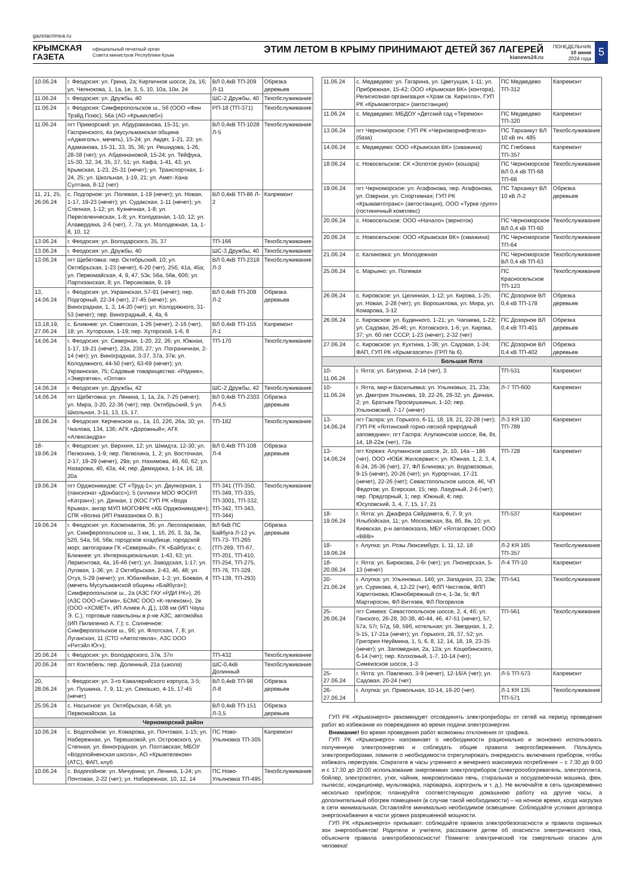gazetacrimea.ru
КРЫМСКАЯ ГАЗЕТА
официальный печатный орган Совета министров Республики Крым
ЭТИМ ЛЕТОМ В КРЫМУ ПРИНИМАЮТ ДЕТЕЙ 367 ЛАГЕРЕЙ
kianews24.ru
ПОНЕДЕЛЬНИК
10 июня
2024 года
5
| 10.06.24 | г. Феодосия: ул. Грина, 2а; Кирпичное шоссе, 2а, 16; ул. Челнокова, 1, 1а, 1е, 3, 5, 10, 10а, 10и, 24 | ВЛ 0,4кВ ТП-209 Л-11 | Обрезка деревьев |
| 11.06.24 | г. Феодосия: ул. Дружбы, 40 | ШС-2 Дружбы, 40 | Техобслуживание |
| 11.06.24 | г. Феодосия: Симферопольское ш., 56 (ООО «Фин Трэйд Плюс), 56а (АО «Крымхлеб») | РП-18 (ТП-371) | Техобслуживание |
| 11.06.24 | пгт Приморский: ул. Абдураманова, 15-31; ул. Гаспринского, 4а (мусульманская община «Аджиголь», мечеть), 15-24; ул. Авдет, 1-21, 23; ул. Адаманова, 15-31, 33, 35, 36; ул. Решидова, 1-26, 28-38 (чет); ул. Абденнановой, 15-24; ул. Тейфука, 15-30, 32, 34, 35, 37, 51; ул. Кафа, 1-41, 43; ул. Крымская, 1-23, 25-31 (нечет); ул. Транспортная, 1-24, 25; ул. Школьная, 1-19, 21; ул. Амет-Хана Султана, 8-12 (чет) | ВЛ 0,4кВ ТП-1028 Л-5 | Техобслуживание |
| 11, 21, 25, 26.06.24 | с. Подгорное: ул. Полевая, 1-19 (нечет); ул. Новая, 1-17, 19-23 (нечет); ул. Судакская, 1-11 (нечет); ул. Степная, 1-12; ул. Кузнечная, 1-8; ул. Переселенческая, 1-8; ул. Колодезная, 1-10, 12; ул. Алавердяна, 2-6 (чет), 7, 7а; ул. Молодежная, 1а, 1-8, 10, 12 | ВЛ 0,4кВ ТП-86 Л- 2 | Капремонт |
| 13.06.24 | г. Феодосия: ул. Володарского, 35, 37 | ТП-166 | Техобслуживание |
| 13.06.24 | г. Феодосия: ул. Дружбы, 40 | ШС-3 Дружбы, 40 | Техобслуживание |
| 13.06.24 | пгт Щебетовка: пер. Октябрьский, 10; ул. Октябрьская, 1-23 (нечет), 6-20 (чет), 25б, 41а, 45а; ул. Первомайская, 4, 9, 47, 53к, 56а, 56в, 60б; ул. Партизанская, 8; ул. Персиковая, 9, 19 | ВЛ 0,4кВ ТП-2318 Л-3 | Техобслуживание |
| 13, 14.06.24 | г. Феодосия: ул. Украинская, 57-91 (нечет); пер. Подгорный, 22-34 (чет), 27-45 (нечет); ул. Виноградная, 1, 3, 14-20 (чет); ул. Колодяжного, 31-53 (нечет); пер. Виноградный, 4, 4а, 6 | ВЛ 0,4кВ ТП-208 Л-2 | Обрезка деревьев |
| 13,18,19, 27.06.24 | с. Ближнее: ул. Советская, 1-26 (нечет), 2-16 (чет), 18; ул. Хуторская, 1-19; пер. Хуторской, 1-6, 8 | ВЛ 0,4кВ ТП-155 Л-1 | Капремонт |
| 14.06.24 | г. Феодосия: ул. Северная, 1-20, 22, 26; ул. Южная, 1-17, 19-21 (нечет), 23а, 23б, 27; ул. Пограничная, 2-14 (чет); ул. Виноградная, 3-37, 37а, 37в; ул. Колодяжного, 44-50 (чет), 63-69 (нечет); ул. Украинская, 75; Садовые товарищества: «Родник», «Энергетик», «Оптик» | ТП-170 | Техобслуживание |
| 14.06.24 | г. Феодосия: ул. Дружбы, 42 | ШС-2 Дружбы, 42 | Техобслуживание |
| 14.06.24 | пгт Щебетовка: ул. Ленина, 1, 1а, 2а, 7-25 (нечет); ул. Мира, 3-20, 22-36 (чет); пер. Октябрьский, 5 ул. Школьная, 3-11, 13, 15, 17; | ВЛ 0,4кВ ТП-2303 Л-4,5 | Обрезка деревьев |
| 18.06.24 | г. Феодосия: Керченское ш., 1а, 10, 22б, 26а, 30; ул. Чкалова, 134, 136; АГК «Дорожный»; АГК «Александра» | ТП-182 | Техобслуживание |
| 18-19.06.24 | г. Феодосия: ул. Верхняя, 12; ул. Шмидта, 12-30; ул. Пелюхина, 1-9; пер. Пелюхина, 1, 2; ул. Восточная, 2-17, 19-29 (нечет), 29а; ул. Нахимова, 49, 60, 62; ул. Назарова, 40, 43а, 44; пер. Демидюка, 1-14, 16, 18, 20а | ВЛ 0,4кВ ТП-108 Л-4 | Обрезка деревьев |
| 19.06.24 | пгт Орджоникидзе: СТ «Труд-1»; ул. Двуякорная, 1 (пансионат «Донбасс»), 5 (эллинги МОО ФОСРЛ «Катран»); ул. Дачная, 1 (КОС ГУП РК «Вода Крыма», ангар МУП МОГОФРК «КБ Орджоникидзе»); СПК «Волна (ИП Рамазанова О. В.) | ТП-341 (ТП-350, ТП-349, ТП-335, ТП-3001, ТП-332, ТП-342, ТП-343, ТП-344) | Техобслуживание |
| 19.06.24 | г. Феодосия: ул. Космонавтов, 36; ул. Лесопарковая, ул. Симферопольское ш., 3 км, 1, 1б, 2б, 3, 3а, 3в, 52б, 54а, 56, 56в; городское кладбище, городской морг, автогаражи ГК «Северный», ГК «Байбуга»; с. Ближнее: ул. Интернациональная, 1-43, 63; ул. Лермонтова, 4а, 16-46 (чет); ул. Заводская, 1-17; ул. Луговая, 1-36; ул. 2 Октябрьская, 2-43, 46, 48; ул. Отуз, 5-29 (нечет); ул. Юбилейная, 1-3; ул. Боевая, 4 (мечеть Мусульманской общины «Байбуга»); Симферопольское ш., 2а (АЗС ГАУ «РДИ РК»), 2б (АЗС ООО «Сигма», БСМС ООО «К-телеком»), 2в (ООО «ХСМЕТ», ИП Алиев А. Д.), 108 км (ИП Чауш Э. С.), торговые павильоны в р-не АЗС, автомойка (ИП Пилипенко А. Г.); с. Солнечное: Симферопольское ш., 9б; ул. Флотская, 7, 8; ул. Луганская, 11 (СТО «Автостекла», АЗС ООО «Ритэйл Юг»); | ВЛ 6кВ ПС Байбуга Л-13 уч. ТП-73- ТП-265 (ТП-269, ТП-67, ТП-201, ТП-410, ТП-254, ТП-275, ТП-76, ТП-329, ТП-139, ТП-293) | Обрезка деревьев |
| 20.06.24 | г. Феодосия: ул. Володарского, 37в, 37п | ТП-432 | Техобслуживание |
| 20.06.24 | пгт Коктебель: пер. Долинный, 21а (школа) | ШС-0,4кВ Долинный | Техобслуживание |
| 20, 28.06.24 | г. Феодосия: ул. 3-го Кавалерийского корпуса, 3-5; ул. Пушкина, 7, 9, 11; ул. Семашко, 4-15, 17-45 (нечет) | ВЛ 0,4кВ ТП-98 Л-8 | Обрезка деревьев |
| 25.06.24 | с. Насыпное: ул. Октябрьская, 4-58; ул. Первомайская, 1а | ВЛ 0,4кВ ТП-151 Л-3,5 | Обрезка деревьев |
| Черноморский район | | | |
| 10.06.24 | с. Водопойное: ул. Комарова, ул. Почтовая, 1-15; ул. Набережная, ул. Терешковой, ул. Островского, ул. Степная, ул. Виноградная, ул. Полтавская; МБОУ «Водопойненская школа», АО «Крымтелеком» (АТС), ФАП, клуб | ПС Ново-Ульяновка ТП-305 | Капремонт |
| 10.06.24 | с. Водопойное: ул. Мичурина; ул. Ленина, 1-24; ул. Почтовая, 2-22 (чет); ул. Набережная, 10, 12, 14 | ПС Ново-Ульяновка ТП-495 | Техобслуживание |
| 11.06.24 | с. Медведево: ул. Гагарина, ул. Цветущая, 1-11; ул. Прибрежная, 15-42; ООО «Крымская ВК» (контора), Религиозная организация «Храм св. Кирилла», ГУП РК «Крымавтотрас» (автостанция) | ПС Медведево ТП-312 | Капремонт |
| 11.06.24 | с. Медведево: МБДОУ «Детский сад «Теремок» | ПС Медведево ТП-320 | Капремонт |
| 13.06.24 | пгт Черноморское: ГУП РК «Черноморнефтегаз» (база) | ПС Тарханкут ВЛ 10 кВ яч. 485 | Техобслуживание |
| 14.06.24 | с. Медведево: ООО «Крымская ВК» (скважина) | ПС Глебовка ТП-357 | Капремонт |
| 18.06.24 | с. Новосельское: СК «Золотое руно» (кошара) | ПС Черноморское ВЛ 0,4 кВ ТП-68 ТП-68 | Техобслуживание |
| 19.06.24 | пгт Черноморское: ул. Агафонова, пер. Агафонова, ул. Озерная, ул. Спортивная; ГУП РК «Крымавтотранс» (автостанция), ООО «Турке групп» (гостиничный комплекс) | ПС Тарханкут ВЛ 10 кВ Л-2 | Обрезка деревьев |
| 20.06.24 | с. Новосельское: ООО «Начало» (зерноток) | ПС Черноморское ВЛ 0,4 кВ ТП-60 | Техобслуживание |
| 20.06.24 | с. Новосельское: ООО «Крымская ВК» (скважина) | ПС Черноморское ТП-64 | Техобслуживание |
| 21.06.24 | с. Калиновка: ул. Молодежная | ПС Черноморское ВЛ 0,4 кВ ТП-63 | Техобслуживание |
| 25.06.24 | с. Марьино: ул. Полевая | ПС Красносельское ТП-123 | Техобслуживание |
| 26.06.24 | с. Кировское: ул. Целинная, 1-12; ул. Кирова, 1-25; ул. Новая, 2-28 (чет); ул. Ворошилова, ул. Мира, ул. Комарова, 3-12 | ПС Дозорное ВЛ 0,4 кВ ТП-178 | Обрезка деревьев |
| 26.06.24 | с. Кировское: ул. Буденного, 1-21; ул. Чапаева, 1-22; ул. Садовая, 26-46; ул. Котовского, 1-6; ул. Кирова, 37; ул. 60 лет СССР, 1-23 (нечет), 2-32 (чет) | ПС Дозорное ВЛ 0,4 кВ ТП-401 | Обрезка деревьев |
| 27.06.24 | с. Кировское: ул. Кухтина, 1-36; ул. Садовая, 1-24; ФАП, ГУП РК «Крымгазсети» (ГРП № 6). | ПС Дозорное ВЛ 0,4 кВ ТП-402 | Обрезка деревьев |
| Большая Ялта | | | |
| 10-11.06.24 | г. Ялта: ул. Батурина, 2-14 (чет), 3 | ТП-531 | Капремонт |
| 10-11.06.24 | г. Ялта, мкр-н Васильевка: ул. Ульяновых, 21, 23а; ул. Дмитрия Ульянова, 19, 22-26, 28-32; ул. Дачная, 2; ул. Братьев Просмушкиных, 1-10; пер. Ульяновский, 7-17 (нечет) | Л-7 ТП-600 | Капремонт |
| 13-14.06.24 | пгт Гаспра: ул. Горького, 6-11, 18, 19, 21, 22-28 (чет); ГУП РК «Ялтинский горно-лесной природный заповедник»; пгт Гаспра: Алупкинское шоссе, 8ж, 8з, 14, 18-22ж (чет), 73а | Л-3 КЯ 130 ТП-789 | Капремонт |
| 13-14.06.24 | пгт Кореиз: Алупкинское шоссе, 2г, 10, 14а – 18б (чет), ООО «ЮБК Жилсервис»; ул. Южная, 1, 2, 3, 4, 6-24, 26-36 (чет), 27, ФЛ Блинова; ул. Водовозовых, 9-15 (нечет), 20-26 (чет); ул. Курортная, 17-21 (нечет), 22-26 (чет); Севастопольское шоссе, 46, ЧП Федотов; ул. Егерская, 15; пер. Лазурный, 2-6 (чет); пер. Предгорный, 1; пер. Южный, 4; пер. Юсуповский, 3, 4, 7, 15, 17, 21 | ТП-728 | Капремонт |
| 18-19.06.24 | г. Ялта: ул. Джафера Сейдамета, 6, 7, 9; ул. Ялыбойская, 11; ул. Московская, 8а, 8б, 8в, 10; ул. Киевская, р-н автовокзала, МБУ «Ялтагорсвет, ООО «ВВВ» | ТП-537 | Капремонт |
| 18-19.06.24 | г. Алупка: ул. Розы Люксембург, 1, 11, 12, 18 | Л-2 КЯ 165 ТП-357 | Техобслуживание |
| 18-20.06.24 | г. Ялта: ул. Бирюкова, 2-6г (чет); ул. Пионерская, 5-13 (нечет) | Л-4 ТП-10 | Капремонт |
| 20-21.06.24 | г. Алупка: ул. Ульяновых, 14б; ул. Западная, 23, 23в; ул. Сурикова, 4, 12-22 (чет), ФЛП Чистяков, ФЛП Харитонова; Южнобережный сп-к, 1-3в, 5г, ФЛ Мартиросян, ФЛ Витязев, ФЛ Погорелов | ТП-541 | Техобслуживание |
| 25-26.06.24 | пгт Симеиз: Севастопольское шоссе, 2, 4, 4б; ул. Ганского, 26-28, 30-38, 40-44, 46, 47-51 (нечет), 57, 57а, 57г, 57д, 59, 59б, котельная; ул. Звездная, 1, 2, 5-15, 17-21а (нечет); ул. Горького, 28, 37, 52; ул. Григория Неуймина, 1, 5, 6, 8, 12, 14, 18, 19, 23-35 (нечет); ул. Заповедная, 2а, 12а; ул. Коцюбинского, 6-14 (чет); пер. Колхозный, 1-7, 10-14 (чет); Симеизское шоссе, 1-3 | ТП-561 | Техобслуживание |
| 25-27.06.24 | г. Ялта: ул. Павленко, 3-9 (нечет), 12-16/А (чет); ул. Садовая, 20-24 (чет) | Л-5 ТП-573 | Капремонт |
| 26-27.06.24 | г. Алупка: ул. Привольная, 10-14, 16-20 (чет). | Л-1 КЯ 135 ТП-571 | Техобслуживание |
ГУП РК «Крымэнерго» рекомендует отсоединять электроприборы от сетей на период проведения работ во избежание их повреждения во время подачи электроэнергии.
Внимание! Во время проведения работ возможны отклонения от графика.
ГУП РК «Крымэнерго» напоминает о необходимости рационально и экономно использовать полученную электроэнергию и соблюдать общие правила энергосбережения. Пользуясь электроприборами, помните о необходимости отрегулировать очередность включения приборов, чтобы избежать перегрузок. Сократите в часы утреннего и вечернего максимума потребления – с 7:30 до 9:00 и с 17:30 до 20:00 использование энергоемких электроприборов (электроообогреватель, электроплита, бойлер, электрокотел, утюг, чайник, микроволновая печь, стиральная и посудомоечная машина, фен, пылесос, кондиционер, мультиварка, пароварка, аэрогриль и т. д.). Не включайте в сеть одновременно несколько приборов; планируйте соответствующую домашнюю работу на другие часы, а дополнительный обогрев помещения (в случае такой необходимости) – на ночное время, когда нагрузка в сети минимальная. Оставляйте минимально необходимое освещение. Соблюдайте условия договора энергоснабжения в части уровня разрешенной мощности.
ГУП РК «Крымэнерго» призывает: соблюдайте правила электробезопасности и правила охранных зон энергообъектов! Родители и учителя, расскажите детям об опасности электрического тока, объясните правила электробезопасности! Помните: электрический ток смертельно опасен для человека!